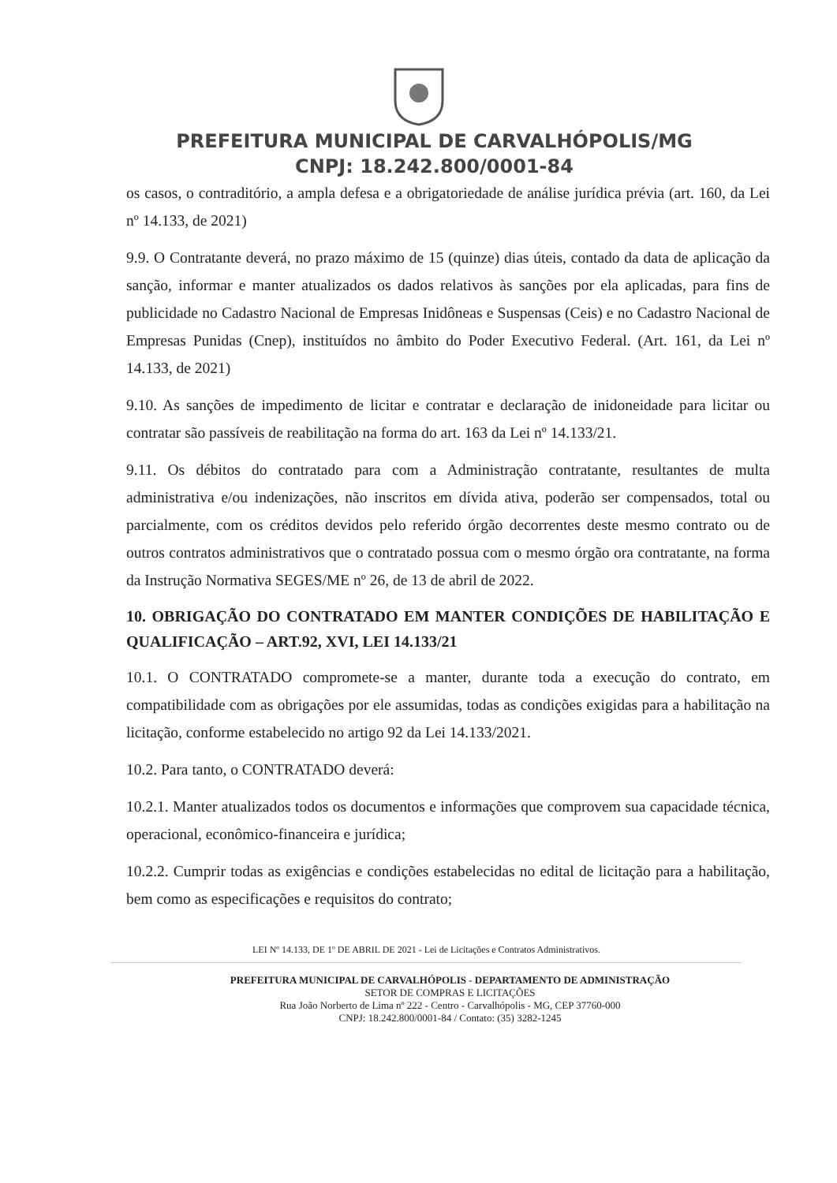PREFEITURA MUNICIPAL DE CARVALHÓPOLIS/MG
CNPJ: 18.242.800/0001-84
os casos, o contraditório, a ampla defesa e a obrigatoriedade de análise jurídica prévia (art. 160, da Lei nº 14.133, de 2021)
9.9. O Contratante deverá, no prazo máximo de 15 (quinze) dias úteis, contado da data de aplicação da sanção, informar e manter atualizados os dados relativos às sanções por ela aplicadas, para fins de publicidade no Cadastro Nacional de Empresas Inidôneas e Suspensas (Ceis) e no Cadastro Nacional de Empresas Punidas (Cnep), instituídos no âmbito do Poder Executivo Federal. (Art. 161, da Lei nº 14.133, de 2021)
9.10. As sanções de impedimento de licitar e contratar e declaração de inidoneidade para licitar ou contratar são passíveis de reabilitação na forma do art. 163 da Lei nº 14.133/21.
9.11. Os débitos do contratado para com a Administração contratante, resultantes de multa administrativa e/ou indenizações, não inscritos em dívida ativa, poderão ser compensados, total ou parcialmente, com os créditos devidos pelo referido órgão decorrentes deste mesmo contrato ou de outros contratos administrativos que o contratado possua com o mesmo órgão ora contratante, na forma da Instrução Normativa SEGES/ME nº 26, de 13 de abril de 2022.
10. OBRIGAÇÃO DO CONTRATADO EM MANTER CONDIÇÕES DE HABILITAÇÃO E QUALIFICAÇÃO – ART.92, XVI, LEI 14.133/21
10.1. O CONTRATADO compromete-se a manter, durante toda a execução do contrato, em compatibilidade com as obrigações por ele assumidas, todas as condições exigidas para a habilitação na licitação, conforme estabelecido no artigo 92 da Lei 14.133/2021.
10.2. Para tanto, o CONTRATADO deverá:
10.2.1. Manter atualizados todos os documentos e informações que comprovem sua capacidade técnica, operacional, econômico-financeira e jurídica;
10.2.2. Cumprir todas as exigências e condições estabelecidas no edital de licitação para a habilitação, bem como as especificações e requisitos do contrato;
LEI Nº 14.133, DE 1º DE ABRIL DE 2021 - Lei de Licitações e Contratos Administrativos.
PREFEITURA MUNICIPAL DE CARVALHÓPOLIS - DEPARTAMENTO DE ADMINISTRAÇÃO
SETOR DE COMPRAS E LICITAÇÕES
Rua João Norberto de Lima nº 222 - Centro - Carvalhópolis - MG, CEP 37760-000
CNPJ: 18.242.800/0001-84 / Contato: (35) 3282-1245